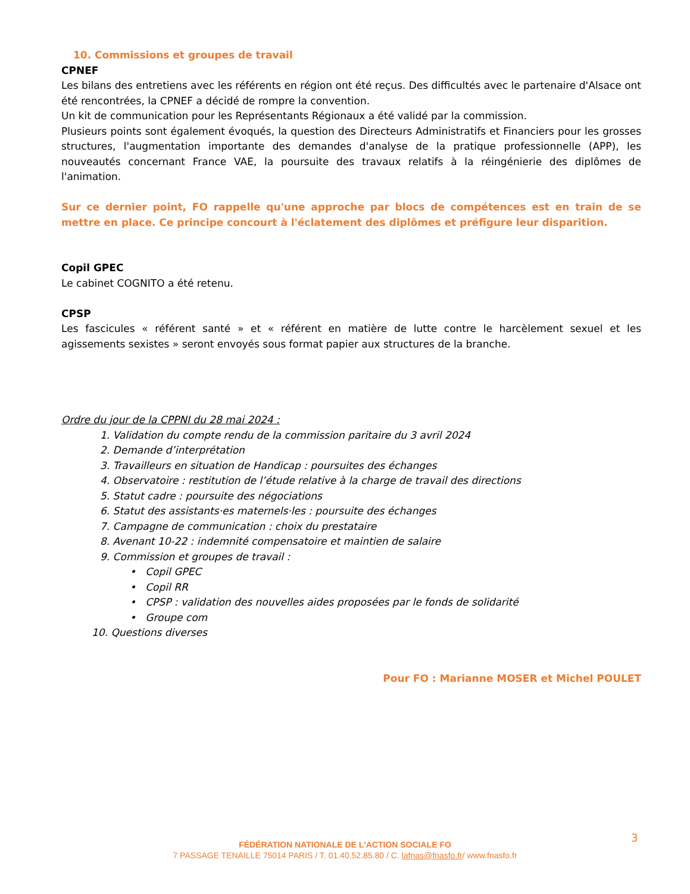10. Commissions et groupes de travail
CPNEF
Les bilans des entretiens avec les référents en région ont été reçus. Des difficultés avec le partenaire d'Alsace ont été rencontrées, la CPNEF a décidé de rompre la convention.
Un kit de communication pour les Représentants Régionaux a été validé par la commission.
Plusieurs points sont également évoqués, la question des Directeurs Administratifs et Financiers pour les grosses structures, l'augmentation importante des demandes d'analyse de la pratique professionnelle (APP), les nouveautés concernant France VAE, la poursuite des travaux relatifs à la réingénierie des diplômes de l'animation.
Sur ce dernier point, FO rappelle qu'une approche par blocs de compétences est en train de se mettre en place. Ce principe concourt à l'éclatement des diplômes et préfigure leur disparition.
Copil GPEC
Le cabinet COGNITO a été retenu.
CPSP
Les fascicules « référent santé » et « référent en matière de lutte contre le harcèlement sexuel et les agissements sexistes » seront envoyés sous format papier aux structures de la branche.
Ordre du jour de la CPPNI du 28 mai 2024 :
1. Validation du compte rendu de la commission paritaire du 3 avril 2024
2. Demande d’interprétation
3. Travailleurs en situation de Handicap : poursuites des échanges
4. Observatoire : restitution de l’étude relative à la charge de travail des directions
5. Statut cadre : poursuite des négociations
6. Statut des assistants·es maternels·les : poursuite des échanges
7. Campagne de communication : choix du prestataire
8. Avenant 10-22 : indemnité compensatoire et maintien de salaire
9. Commission et groupes de travail :
• Copil GPEC
• Copil RR
• CPSP : validation des nouvelles aides proposées par le fonds de solidarité
• Groupe com
10. Questions diverses
Pour FO : Marianne MOSER et Michel POULET
3
FÉDÉRATION NATIONALE DE L'ACTION SOCIALE FO
7 PASSAGE TENAILLE 75014 PARIS / T. 01.40.52.85.80 / C. lafnas@fnasfo.fr/ www.fnasfo.fr